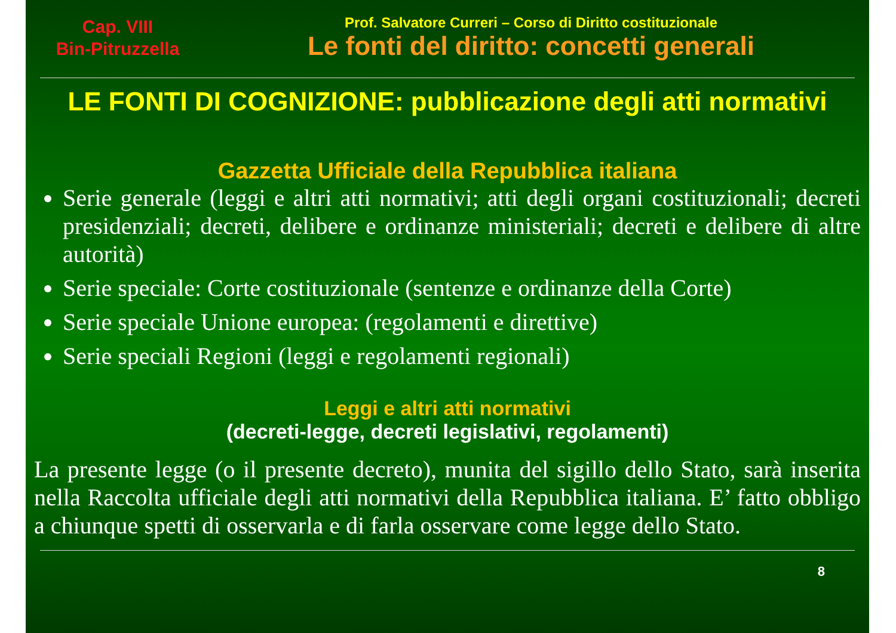Cap. VIII
Bin-Pitruzzella
Prof. Salvatore Curreri – Corso di Diritto costituzionale
Le fonti del diritto: concetti generali
LE FONTI DI COGNIZIONE: pubblicazione degli atti normativi
Gazzetta Ufficiale della Repubblica italiana
Serie generale (leggi e altri atti normativi; atti degli organi costituzionali; decreti presidenziali; decreti, delibere e ordinanze ministeriali; decreti e delibere di altre autorità)
Serie speciale: Corte costituzionale (sentenze e ordinanze della Corte)
Serie speciale Unione europea: (regolamenti e direttive)
Serie speciali Regioni (leggi e regolamenti regionali)
Leggi e altri atti normativi
(decreti-legge, decreti legislativi, regolamenti)
La presente legge (o il presente decreto), munita del sigillo dello Stato, sarà inserita nella Raccolta ufficiale degli atti normativi della Repubblica italiana. E’ fatto obbligo a chiunque spetti di osservarla e di farla osservare come legge dello Stato.
8